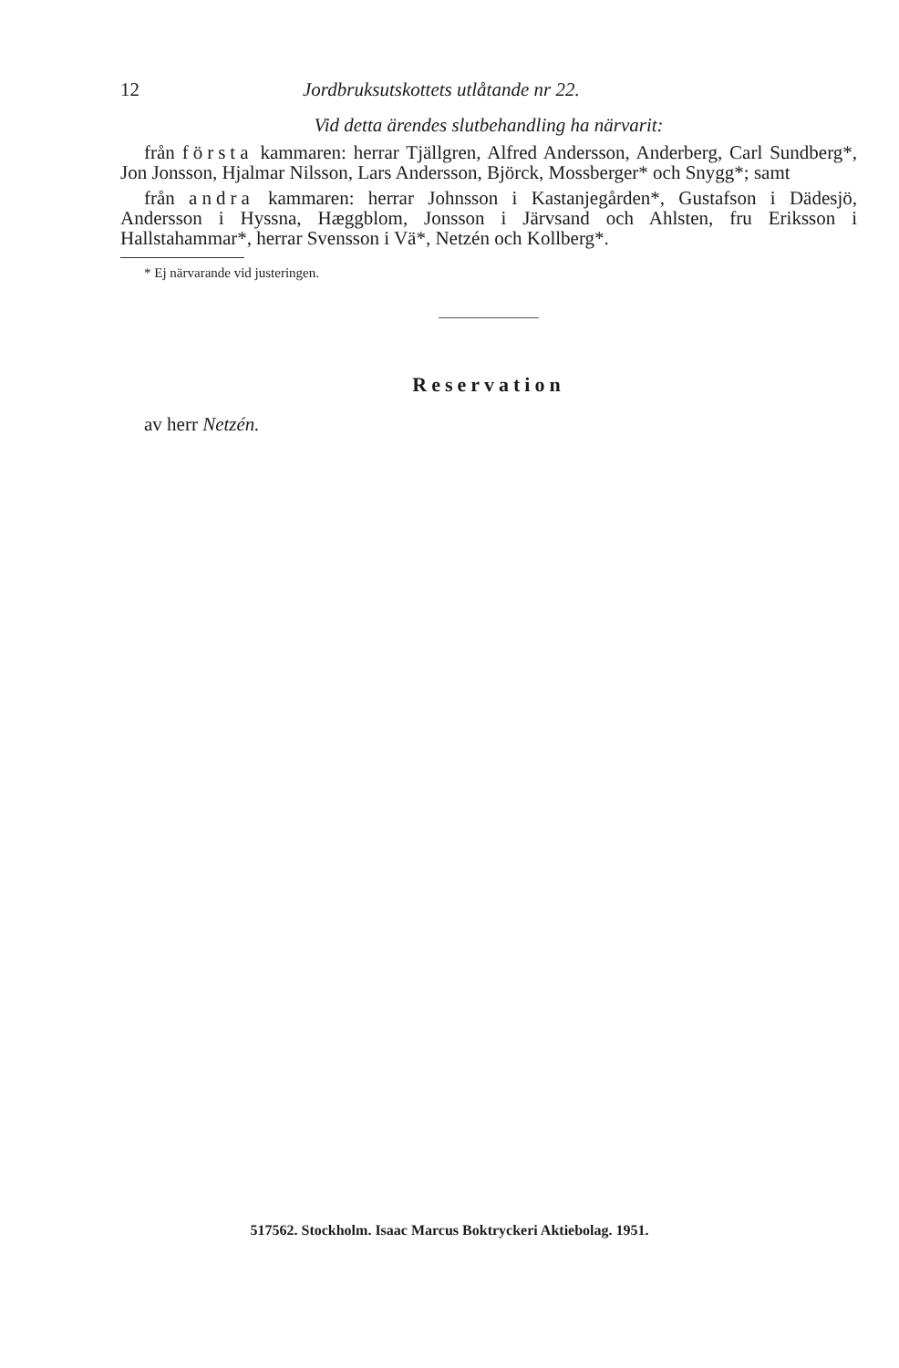12 Jordbruksutskottets utlåtande nr 22.
Vid detta ärendes slutbehandling ha närvarit:
från första kammaren: herrar Tjällgren, Alfred Andersson, Anderberg, Carl Sundberg*, Jon Jonsson, Hjalmar Nilsson, Lars Andersson, Björck, Mossberger* och Snygg*; samt
från andra kammaren: herrar Johnsson i Kastanjegården*, Gustafson i Dädesjö, Andersson i Hyssna, Hæggblom, Jonsson i Järvsand och Ahlsten, fru Eriksson i Hallstahammar*, herrar Svensson i Vä*, Netzén och Kollberg*.
* Ej närvarande vid justeringen.
Reservation
av herr Netzén.
517562. Stockholm. Isaac Marcus Boktryckeri Aktiebolag. 1951.